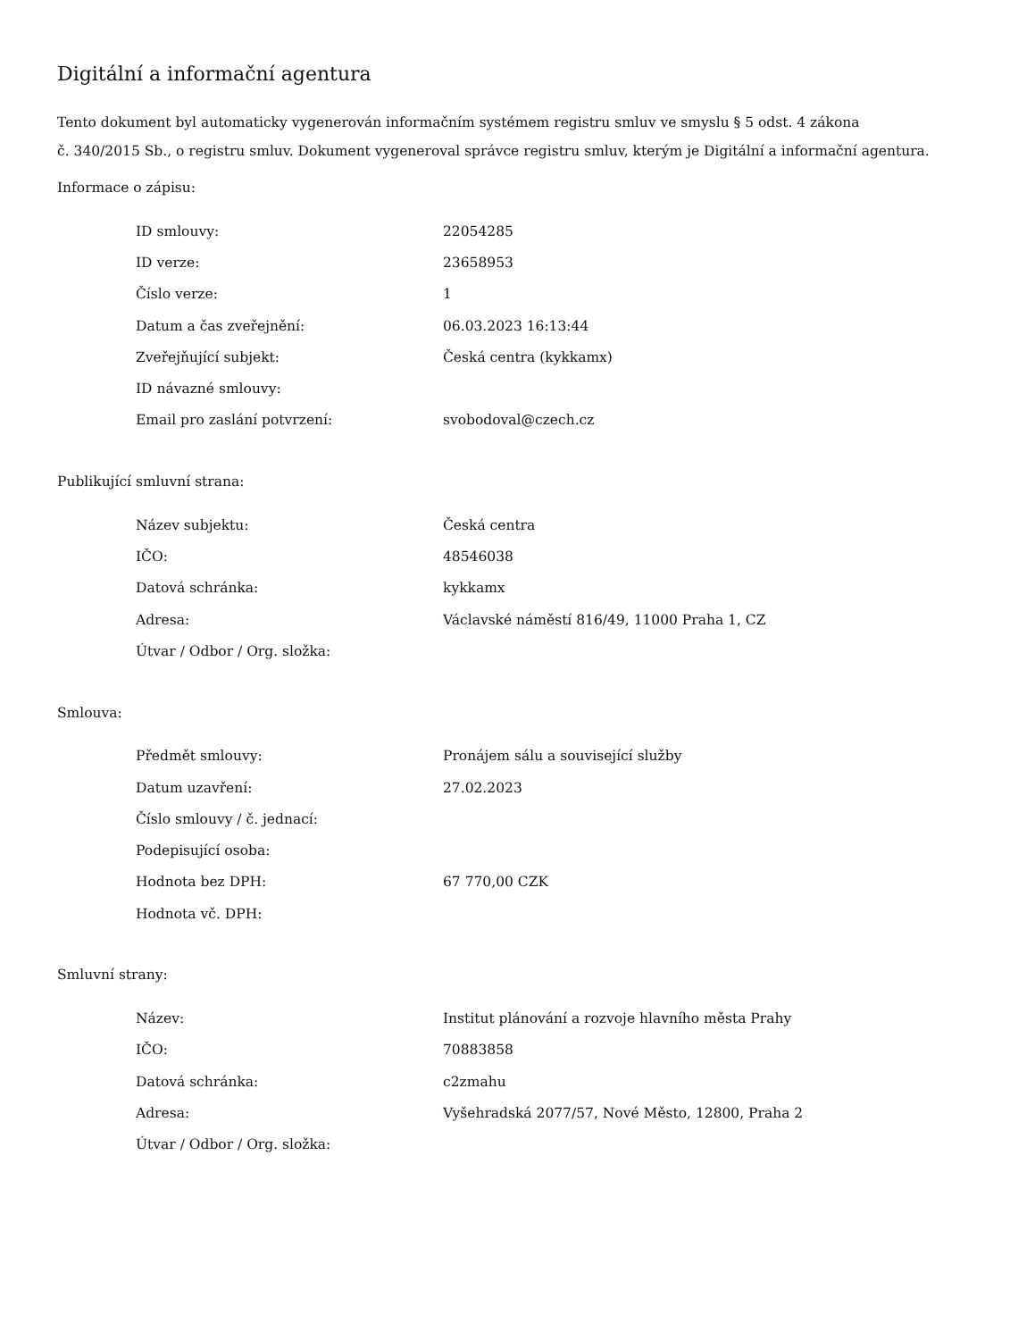Digitální a informační agentura
Tento dokument byl automaticky vygenerován informačním systémem registru smluv ve smyslu § 5 odst. 4 zákona
č. 340/2015 Sb., o registru smluv. Dokument vygeneroval správce registru smluv, kterým je Digitální a informační agentura.
Informace o zápisu:
| ID smlouvy: | 22054285 |
| ID verze: | 23658953 |
| Číslo verze: | 1 |
| Datum a čas zveřejnění: | 06.03.2023 16:13:44 |
| Zveřejňující subjekt: | Česká centra (kykkamx) |
| ID návazné smlouvy: | |
| Email pro zaslání potvrzení: | svobodoval@czech.cz |
Publikující smluvní strana:
| Název subjektu: | Česká centra |
| IČO: | 48546038 |
| Datová schránka: | kykkamx |
| Adresa: | Václavské náměstí 816/49, 11000 Praha 1, CZ |
| Útvar / Odbor / Org. složka: | |
Smlouva:
| Předmět smlouvy: | Pronájem sálu a související služby |
| Datum uzavření: | 27.02.2023 |
| Číslo smlouvy / č. jednací: | |
| Podepisující osoba: | |
| Hodnota bez DPH: | 67 770,00 CZK |
| Hodnota vč. DPH: | |
Smluvní strany:
| Název: | Institut plánování a rozvoje hlavního města Prahy |
| IČO: | 70883858 |
| Datová schránka: | c2zmahu |
| Adresa: | Vyšehradská 2077/57, Nové Město, 12800, Praha 2 |
| Útvar / Odbor / Org. složka: | |